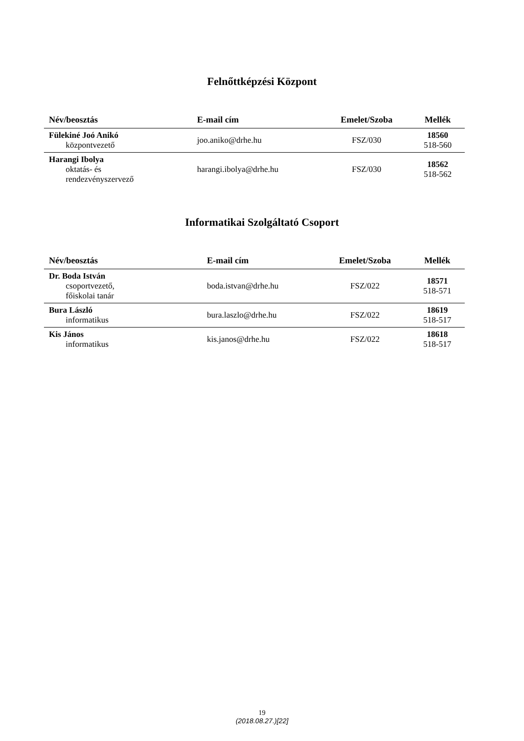Felnőttképzési Központ
| Név/beosztás | E-mail cím | Emelet/Szoba | Mellék |
| --- | --- | --- | --- |
| Fülekiné Joó Anikó központvezető | joo.aniko@drhe.hu | FSZ/030 | 18560 518-560 |
| Harangi Ibolya oktatás- és rendezvényszervező | harangi.ibolya@drhe.hu | FSZ/030 | 18562 518-562 |
Informatikai Szolgáltató Csoport
| Név/beosztás | E-mail cím | Emelet/Szoba | Mellék |
| --- | --- | --- | --- |
| Dr. Boda István csoportvezető, főiskolai tanár | boda.istvan@drhe.hu | FSZ/022 | 18571 518-571 |
| Bura László informatikus | bura.laszlo@drhe.hu | FSZ/022 | 18619 518-517 |
| Kis János informatikus | kis.janos@drhe.hu | FSZ/022 | 18618 518-517 |
19
(2018.08.27.)[22]